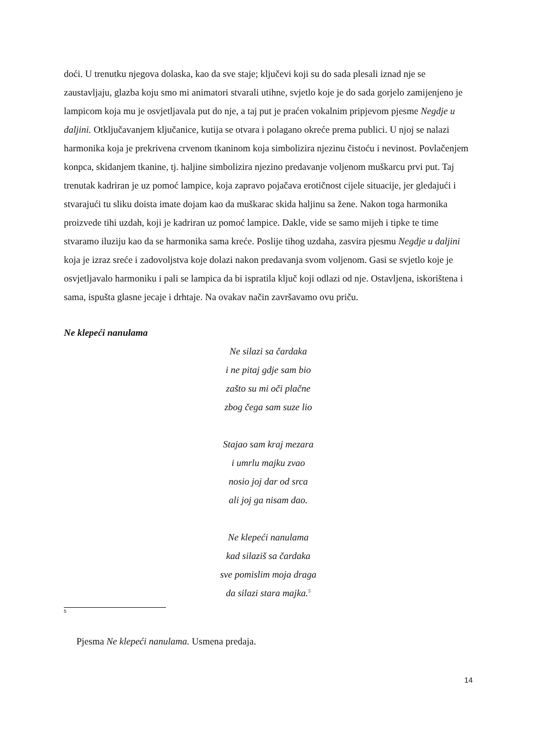doći. U trenutku njegova dolaska, kao da sve staje; ključevi koji su do sada plesali iznad nje se zaustavljaju, glazba koju smo mi animatori stvarali utihne, svjetlo koje je do sada gorjelo zamijenjeno je lampicom koja mu je osvjetljavala put do nje, a taj put je praćen vokalnim pripjevom pjesme Negdje u daljini. Otključavanjem ključanice, kutija se otvara i polagano okreće prema publici. U njoj se nalazi harmonika koja je prekrivena crvenom tkaninom koja simbolizira njezinu čistoću i nevinost. Povlačenjem konpca, skidanjem tkanine, tj. haljine simbolizira njezino predavanje voljenom muškarcu prvi put. Taj trenutak kadriran je uz pomoć lampice, koja zapravo pojačava erotičnost cijele situacije, jer gledajući i stvarajući tu sliku doista imate dojam kao da muškarac skida haljinu sa žene. Nakon toga harmonika proizvede tihi uzdah, koji je kadriran uz pomoć lampice. Dakle, vide se samo mijeh i tipke te time stvaramo iluziju kao da se harmonika sama kreće. Poslije tihog uzdaha, zasvira pjesmu Negdje u daljini koja je izraz sreće i zadovoljstva koje dolazi nakon predavanja svom voljenom. Gasi se svjetlo koje je osvjetljavalo harmoniku i pali se lampica da bi ispratila ključ koji odlazi od nje. Ostavljena, iskorištena i sama, ispušta glasne jecaje i drhtaje. Na ovakav način završavamo ovu priču.
Ne klepeći nanulama
Ne silazi sa čardaka
i ne pitaj gdje sam bio
zašto su mi oči plačne
zbog čega sam suze lio
Stajao sam kraj mezara
i umrlu majku zvao
nosio joj dar od srca
ali joj ga nisam dao.
Ne klepeći nanulama
kad silaziš sa čardaka
sve pomislim moja draga
da silazi stara majka.<sup>5</sup>
5
Pjesma Ne klepeći nanulama. Usmena predaja.
14